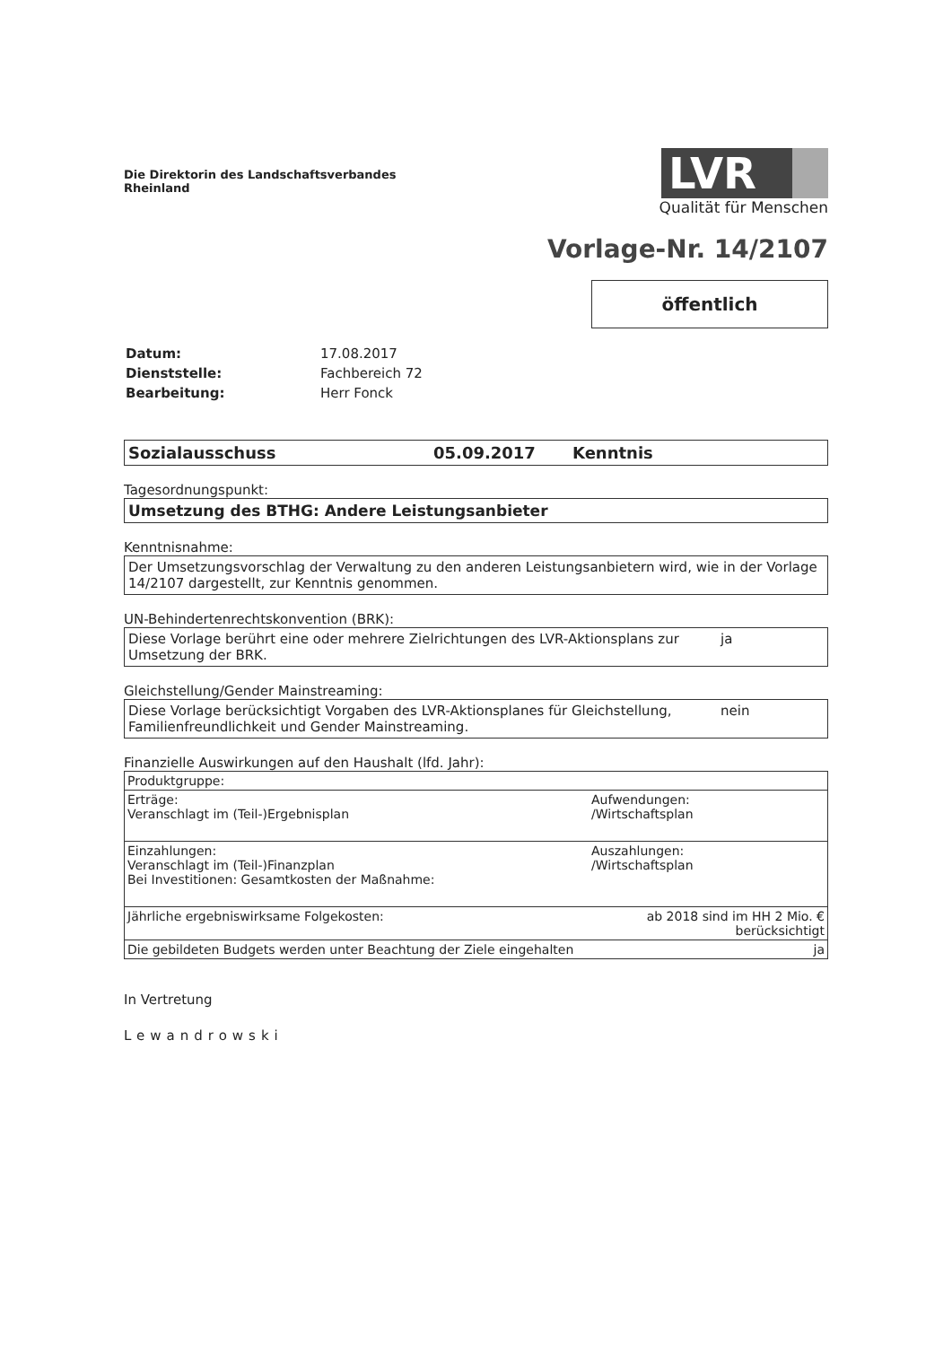Die Direktorin des Landschaftsverbandes
Rheinland
LVR
Qualität für Menschen
Vorlage-Nr. 14/2107
öffentlich
| Datum: | 17.08.2017 |
| Dienststelle: | Fachbereich 72 |
| Bearbeitung: | Herr Fonck |
Sozialausschuss 05.09.2017 Kenntnis
Tagesordnungspunkt:
Umsetzung des BTHG: Andere Leistungsanbieter
Kenntnisnahme:
Der Umsetzungsvorschlag der Verwaltung zu den anderen Leistungsanbietern wird, wie in der Vorlage 14/2107 dargestellt, zur Kenntnis genommen.
UN-Behindertenrechtskonvention (BRK):
Diese Vorlage berührt eine oder mehrere Zielrichtungen des LVR-Aktionsplans zur Umsetzung der BRK. ja
Gleichstellung/Gender Mainstreaming:
Diese Vorlage berücksichtigt Vorgaben des LVR-Aktionsplanes für Gleichstellung, Familienfreundlichkeit und Gender Mainstreaming. nein
Finanzielle Auswirkungen auf den Haushalt (lfd. Jahr):
| Produktgruppe: | |
| Erträge: Veranschlagt im (Teil-)Ergebnisplan | Aufwendungen: /Wirtschaftsplan |
| Einzahlungen: Veranschlagt im (Teil-)Finanzplan Bei Investitionen: Gesamtkosten der Maßnahme: | Auszahlungen: /Wirtschaftsplan |
| Jährliche ergebniswirksame Folgekosten: | ab 2018 sind im HH 2 Mio. € berücksichtigt |
| Die gebildeten Budgets werden unter Beachtung der Ziele eingehalten | ja |
In Vertretung
Lewandrowski